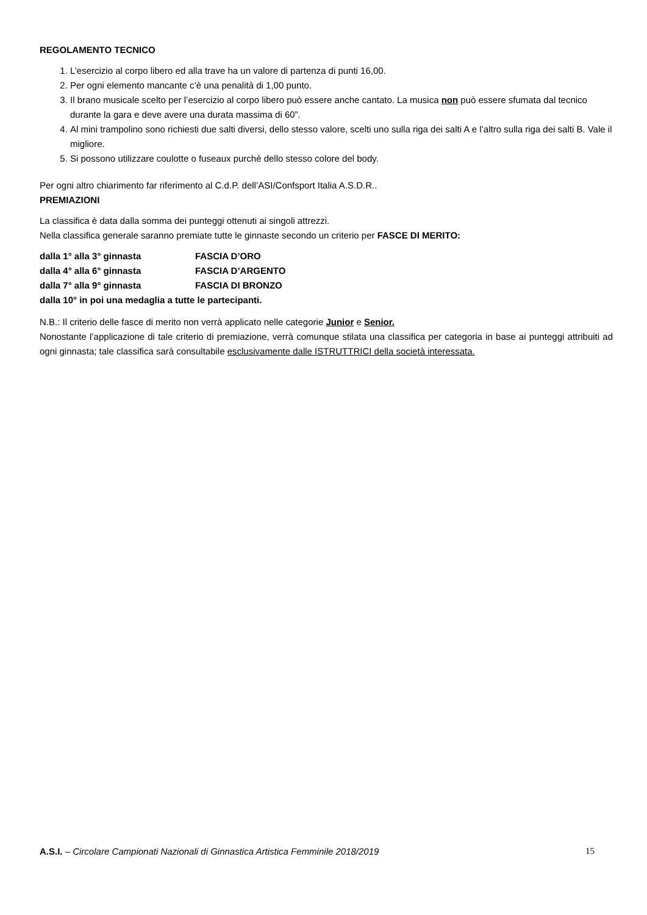REGOLAMENTO TECNICO
1. L’esercizio al corpo libero ed alla trave ha un valore di partenza di punti 16,00.
2. Per ogni elemento mancante c’è una penalità di 1,00 punto.
3. Il brano musicale scelto per l’esercizio al corpo libero può essere anche cantato. La musica non può essere sfumata dal tecnico durante la gara e deve avere una durata massima di 60”.
4. Al mini trampolino sono richiesti due salti diversi, dello stesso valore, scelti uno sulla riga dei salti A e l’altro sulla riga dei salti B. Vale il migliore.
5. Si possono utilizzare coulotte o fuseaux purchè dello stesso colore del body.
Per ogni altro chiarimento far riferimento al C.d.P. dell’ASI/Confsport Italia A.S.D.R..
PREMIAZIONI
La classifica è data dalla somma dei punteggi ottenuti ai singoli attrezzi.
Nella classifica generale saranno premiate tutte le ginnaste secondo un criterio per FASCE DI MERITO:
| dalla 1° alla 3° ginnasta | FASCIA D’ORO |
| dalla 4° alla 6° ginnasta | FASCIA D’ARGENTO |
| dalla 7° alla 9° ginnasta | FASCIA DI BRONZO |
| dalla 10° in poi una medaglia a tutte le partecipanti. | |
N.B.: Il criterio delle fasce di merito non verrà applicato nelle categorie Junior e Senior.
Nonostante l’applicazione di tale criterio di premiazione, verrà comunque stilata una classifica per categoria in base ai punteggi attribuiti ad ogni ginnasta; tale classifica sarà consultabile esclusivamente dalle ISTRUTTRICI della società interessata.
A.S.I. – Circolare Campionati Nazionali di Ginnastica Artistica Femminile 2018/2019 15